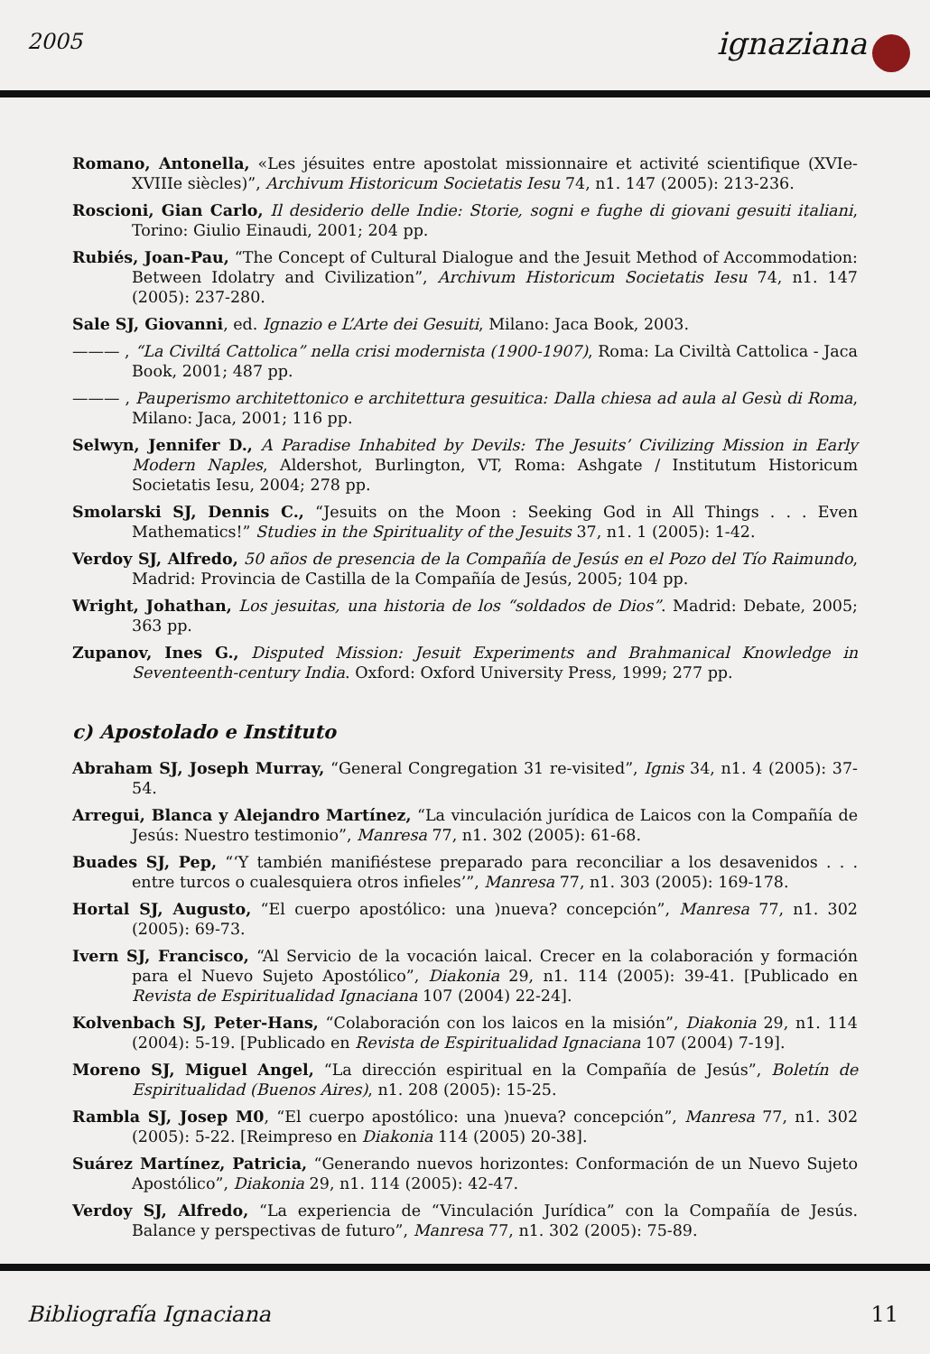2005 ignaziana
Romano, Antonella, «Les jésuites entre apostolat missionnaire et activité scientifique (XVIe-XVIIIe siècles)”, Archivum Historicum Societatis Iesu 74, n1. 147 (2005): 213-236.
Roscioni, Gian Carlo, Il desiderio delle Indie: Storie, sogni e fughe di giovani gesuiti italiani, Torino: Giulio Einaudi, 2001; 204 pp.
Rubiés, Joan-Pau, “The Concept of Cultural Dialogue and the Jesuit Method of Accommodation: Between Idolatry and Civilization”, Archivum Historicum Societatis Iesu 74, n1. 147 (2005): 237-280.
Sale SJ, Giovanni, ed. Ignazio e L’Arte dei Gesuiti, Milano: Jaca Book, 2003.
——— , “La Civiltá Cattolica” nella crisi modernista (1900-1907), Roma: La Civiltà Cattolica - Jaca Book, 2001; 487 pp.
——— , Pauperismo architettonico e architettura gesuitica: Dalla chiesa ad aula al Gesù di Roma, Milano: Jaca, 2001; 116 pp.
Selwyn, Jennifer D., A Paradise Inhabited by Devils: The Jesuits’ Civilizing Mission in Early Modern Naples, Aldershot, Burlington, VT, Roma: Ashgate / Institutum Historicum Societatis Iesu, 2004; 278 pp.
Smolarski SJ, Dennis C., “Jesuits on the Moon : Seeking God in All Things . . . Even Mathematics!” Studies in the Spirituality of the Jesuits 37, n1. 1 (2005): 1-42.
Verdoy SJ, Alfredo, 50 años de presencia de la Compañía de Jesús en el Pozo del Tío Raimundo, Madrid: Provincia de Castilla de la Compañía de Jesús, 2005; 104 pp.
Wright, Johathan, Los jesuitas, una historia de los “soldados de Dios”. Madrid: Debate, 2005; 363 pp.
Zupanov, Ines G., Disputed Mission: Jesuit Experiments and Brahmanical Knowledge in Seventeenth-century India. Oxford: Oxford University Press, 1999; 277 pp.
c) Apostolado e Instituto
Abraham SJ, Joseph Murray, “General Congregation 31 re-visited”, Ignis 34, n1. 4 (2005): 37-54.
Arregui, Blanca y Alejandro Martínez, “La vinculación jurídica de Laicos con la Compañía de Jesús: Nuestro testimonio”, Manresa 77, n1. 302 (2005): 61-68.
Buades SJ, Pep, “‘Y también manifiéstese preparado para reconciliar a los desavenidos . . . entre turcos o cualesquiera otros infieles’”, Manresa 77, n1. 303 (2005): 169-178.
Hortal SJ, Augusto, “El cuerpo apostólico: una )nueva? concepción”, Manresa 77, n1. 302 (2005): 69-73.
Ivern SJ, Francisco, “Al Servicio de la vocación laical. Crecer en la colaboración y formación para el Nuevo Sujeto Apostólico”, Diakonia 29, n1. 114 (2005): 39-41. [Publicado en Revista de Espiritualidad Ignaciana 107 (2004) 22-24].
Kolvenbach SJ, Peter-Hans, “Colaboración con los laicos en la misión”, Diakonia 29, n1. 114 (2004): 5-19. [Publicado en Revista de Espiritualidad Ignaciana 107 (2004) 7-19].
Moreno SJ, Miguel Angel, “La dirección espiritual en la Compañía de Jesús”, Boletín de Espiritualidad (Buenos Aires), n1. 208 (2005): 15-25.
Rambla SJ, Josep M0, “El cuerpo apostólico: una )nueva? concepción”, Manresa 77, n1. 302 (2005): 5-22. [Reimpreso en Diakonia 114 (2005) 20-38].
Suárez Martínez, Patricia, “Generando nuevos horizontes: Conformación de un Nuevo Sujeto Apostólico”, Diakonia 29, n1. 114 (2005): 42-47.
Verdoy SJ, Alfredo, “La experiencia de “Vinculación Jurídica” con la Compañía de Jesús. Balance y perspectivas de futuro”, Manresa 77, n1. 302 (2005): 75-89.
Bibliografía Ignaciana 11